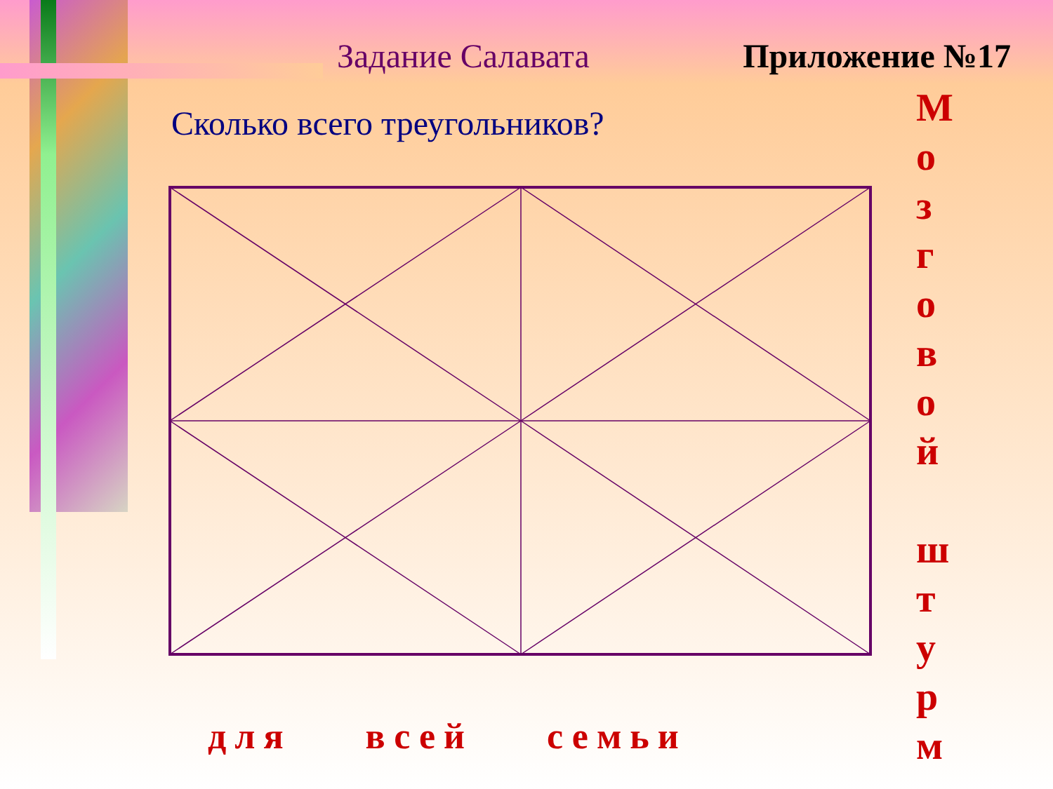Задание Салавата Приложение №17
Сколько всего треугольников?
М о з г о в о й
ш т у р м
для всей семьи